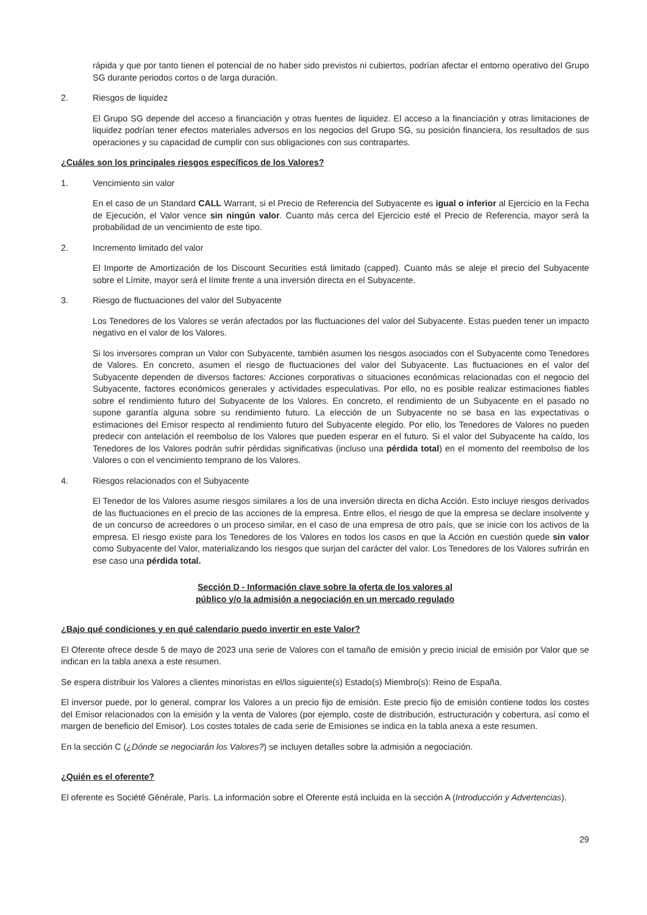rápida y que por tanto tienen el potencial de no haber sido previstos ni cubiertos, podrían afectar el entorno operativo del Grupo SG durante periodos cortos o de larga duración.
2. Riesgos de liquidez
El Grupo SG depende del acceso a financiación y otras fuentes de liquidez. El acceso a la financiación y otras limitaciones de liquidez podrían tener efectos materiales adversos en los negocios del Grupo SG, su posición financiera, los resultados de sus operaciones y su capacidad de cumplir con sus obligaciones con sus contrapartes.
¿Cuáles son los principales riesgos específicos de los Valores?
1. Vencimiento sin valor
En el caso de un Standard CALL Warrant, si el Precio de Referencia del Subyacente es igual o inferior al Ejercicio en la Fecha de Ejecución, el Valor vence sin ningún valor. Cuanto más cerca del Ejercicio esté el Precio de Referencia, mayor será la probabilidad de un vencimiento de este tipo.
2. Incremento limitado del valor
El Importe de Amortización de los Discount Securities está limitado (capped). Cuanto más se aleje el precio del Subyacente sobre el Límite, mayor será el límite frente a una inversión directa en el Subyacente.
3. Riesgo de fluctuaciones del valor del Subyacente
Los Tenedores de los Valores se verán afectados por las fluctuaciones del valor del Subyacente. Estas pueden tener un impacto negativo en el valor de los Valores.
Si los inversores compran un Valor con Subyacente, también asumen los riesgos asociados con el Subyacente como Tenedores de Valores. En concreto, asumen el riesgo de fluctuaciones del valor del Subyacente. Las fluctuaciones en el valor del Subyacente dependen de diversos factores: Acciones corporativas o situaciones económicas relacionadas con el negocio del Subyacente, factores económicos generales y actividades especulativas. Por ello, no es posible realizar estimaciones fiables sobre el rendimiento futuro del Subyacente de los Valores. En concreto, el rendimiento de un Subyacente en el pasado no supone garantía alguna sobre su rendimiento futuro. La elección de un Subyacente no se basa en las expectativas o estimaciones del Emisor respecto al rendimiento futuro del Subyacente elegido. Por ello, los Tenedores de Valores no pueden predecir con antelación el reembolso de los Valores que pueden esperar en el futuro. Si el valor del Subyacente ha caído, los Tenedores de los Valores podrán sufrir pérdidas significativas (incluso una pérdida total) en el momento del reembolso de los Valores o con el vencimiento temprano de los Valores.
4. Riesgos relacionados con el Subyacente
El Tenedor de los Valores asume riesgos similares a los de una inversión directa en dicha Acción. Esto incluye riesgos derivados de las fluctuaciones en el precio de las acciones de la empresa. Entre ellos, el riesgo de que la empresa se declare insolvente y de un concurso de acreedores o un proceso similar, en el caso de una empresa de otro país, que se inicie con los activos de la empresa. El riesgo existe para los Tenedores de los Valores en todos los casos en que la Acción en cuestión quede sin valor como Subyacente del Valor, materializando los riesgos que surjan del carácter del valor. Los Tenedores de los Valores sufrirán en ese caso una pérdida total.
Sección D - Información clave sobre la oferta de los valores al
público y/o la admisión a negociación en un mercado regulado
¿Bajo qué condiciones y en qué calendario puedo invertir en este Valor?
El Oferente ofrece desde 5 de mayo de 2023 una serie de Valores con el tamaño de emisión y precio inicial de emisión por Valor que se indican en la tabla anexa a este resumen.
Se espera distribuir los Valores a clientes minoristas en el/los siguiente(s) Estado(s) Miembro(s): Reino de España.
El inversor puede, por lo general, comprar los Valores a un precio fijo de emisión. Este precio fijo de emisión contiene todos los costes del Emisor relacionados con la emisión y la venta de Valores (por ejemplo, coste de distribución, estructuración y cobertura, así como el margen de beneficio del Emisor). Los costes totales de cada serie de Emisiones se indica en la tabla anexa a este resumen.
En la sección C (¿Dónde se negociarán los Valores?) se incluyen detalles sobre la admisión a negociación.
¿Quién es el oferente?
El oferente es Société Générale, París. La información sobre el Oferente está incluida en la sección A (Introducción y Advertencias).
29